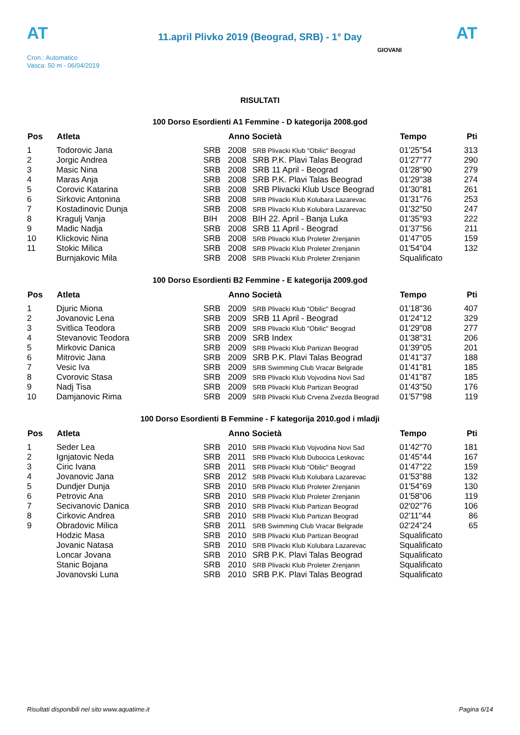AT
11.april Plivko 2019 (Beograd, SRB) - 1° Day
AT
Cron.: Automatico
Vasca: 50 m - 06/04/2019
GIOVANI
RISULTATI
100 Dorso Esordienti A1 Femmine - D kategorija 2008.god
| Pos | Atleta | | Anno Società | | Tempo | Pti |
| --- | --- | --- | --- | --- | --- | --- |
| 1 | Todorovic Jana | SRB | 2008 | SRB Plivacki Klub "Obilic" Beograd | 01'25"54 | 313 |
| 2 | Jorgic Andrea | SRB | 2008 | SRB P.K. Plavi Talas Beograd | 01'27"77 | 290 |
| 3 | Masic Nina | SRB | 2008 | SRB 11 April - Beograd | 01'28"90 | 279 |
| 4 | Maras Anja | SRB | 2008 | SRB P.K. Plavi Talas Beograd | 01'29"38 | 274 |
| 5 | Corovic Katarina | SRB | 2008 | SRB Plivacki Klub Usce Beograd | 01'30"81 | 261 |
| 6 | Sirkovic Antonina | SRB | 2008 | SRB Plivacki Klub Kolubara Lazarevac | 01'31"76 | 253 |
| 7 | Kostadinovic Dunja | SRB | 2008 | SRB Plivacki Klub Kolubara Lazarevac | 01'32"50 | 247 |
| 8 | Kragulj Vanja | BIH | 2008 | BIH 22. April - Banja Luka | 01'35"93 | 222 |
| 9 | Madic Nadja | SRB | 2008 | SRB 11 April - Beograd | 01'37"56 | 211 |
| 10 | Klickovic Nina | SRB | 2008 | SRB Plivacki Klub Proleter Zrenjanin | 01'47"05 | 159 |
| 11 | Stokic Milica | SRB | 2008 | SRB Plivacki Klub Proleter Zrenjanin | 01'54"04 | 132 |
| | Burnjakovic Mila | SRB | 2008 | SRB Plivacki Klub Proleter Zrenjanin | Squalificato | |
100 Dorso Esordienti B2 Femmine - E kategorija 2009.god
| Pos | Atleta | | Anno Società | | Tempo | Pti |
| --- | --- | --- | --- | --- | --- | --- |
| 1 | Djuric Miona | SRB | 2009 | SRB Plivacki Klub "Obilic" Beograd | 01'18"36 | 407 |
| 2 | Jovanovic Lena | SRB | 2009 | SRB 11 April - Beograd | 01'24"12 | 329 |
| 3 | Svitlica Teodora | SRB | 2009 | SRB Plivacki Klub "Obilic" Beograd | 01'29"08 | 277 |
| 4 | Stevanovic Teodora | SRB | 2009 | SRB Index | 01'38"31 | 206 |
| 5 | Mirkovic Danica | SRB | 2009 | SRB Plivacki Klub Partizan Beograd | 01'39"05 | 201 |
| 6 | Mitrovic Jana | SRB | 2009 | SRB P.K. Plavi Talas Beograd | 01'41"37 | 188 |
| 7 | Vesic Iva | SRB | 2009 | SRB Swimming Club Vracar Belgrade | 01'41"81 | 185 |
| 8 | Cvorovic Stasa | SRB | 2009 | SRB Plivacki Klub Vojvodina Novi Sad | 01'41"87 | 185 |
| 9 | Nadj Tisa | SRB | 2009 | SRB Plivacki Klub Partizan Beograd | 01'43"50 | 176 |
| 10 | Damjanovic Rima | SRB | 2009 | SRB Plivacki Klub Crvena Zvezda Beograd | 01'57"98 | 119 |
100 Dorso Esordienti B Femmine - F kategorija 2010.god i mladji
| Pos | Atleta | | Anno Società | | Tempo | Pti |
| --- | --- | --- | --- | --- | --- | --- |
| 1 | Seder Lea | SRB | 2010 | SRB Plivacki Klub Vojvodina Novi Sad | 01'42"70 | 181 |
| 2 | Ignjatovic Neda | SRB | 2011 | SRB Plivacki Klub Dubocica Leskovac | 01'45"44 | 167 |
| 3 | Ciric Ivana | SRB | 2011 | SRB Plivacki Klub "Obilic" Beograd | 01'47"22 | 159 |
| 4 | Jovanovic Jana | SRB | 2012 | SRB Plivacki Klub Kolubara Lazarevac | 01'53"88 | 132 |
| 5 | Dundjer Dunja | SRB | 2010 | SRB Plivacki Klub Proleter Zrenjanin | 01'54"69 | 130 |
| 6 | Petrovic Ana | SRB | 2010 | SRB Plivacki Klub Proleter Zrenjanin | 01'58"06 | 119 |
| 7 | Secivanovic Danica | SRB | 2010 | SRB Plivacki Klub Partizan Beograd | 02'02"76 | 106 |
| 8 | Cirkovic Andrea | SRB | 2010 | SRB Plivacki Klub Partizan Beograd | 02'11"44 | 86 |
| 9 | Obradovic Milica | SRB | 2011 | SRB Swimming Club Vracar Belgrade | 02'24"24 | 65 |
| | Hodzic Masa | SRB | 2010 | SRB Plivacki Klub Partizan Beograd | Squalificato | |
| | Jovanic Natasa | SRB | 2010 | SRB Plivacki Klub Kolubara Lazarevac | Squalificato | |
| | Loncar Jovana | SRB | 2010 | SRB P.K. Plavi Talas Beograd | Squalificato | |
| | Stanic Bojana | SRB | 2010 | SRB Plivacki Klub Proleter Zrenjanin | Squalificato | |
| | Jovanovski Luna | SRB | 2010 | SRB P.K. Plavi Talas Beograd | Squalificato | |
Risultati disponibili nel sito www.aquatime.it Pagina 6/14